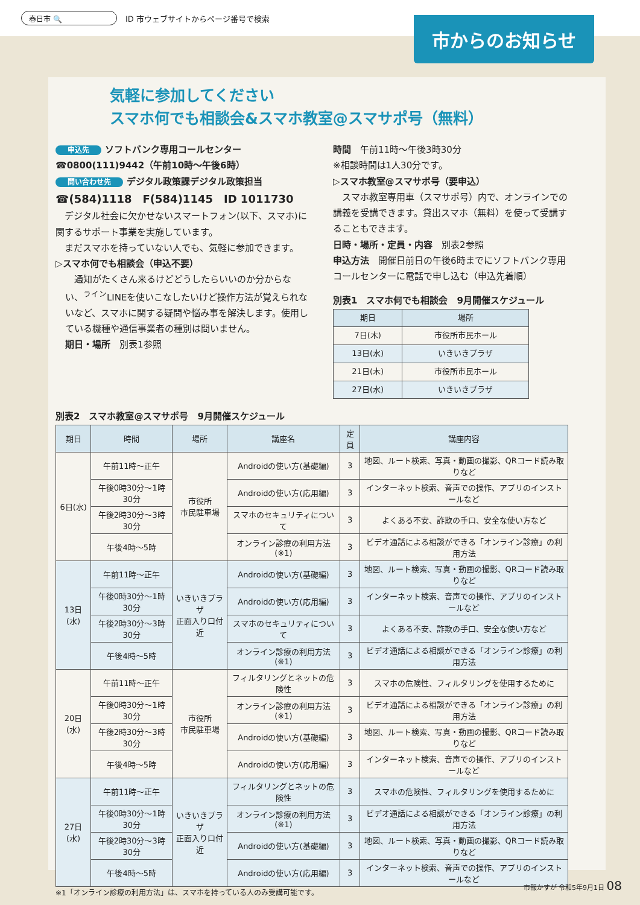春日市 🔍 ID 市ウェブサイトからページ番号で検索
市からのお知らせ
気軽に参加してください
スマホ何でも相談会&スマホ教室@スマサポ号（無料）
申込先 ソフトバンク専用コールセンター
☎0800(111)9442（午前10時～午後6時）
問い合わせ先 デジタル政策課デジタル政策担当
☎(584)1118　F(584)1145　ID 1011730
　デジタル社会に欠かせないスマートフォン(以下、スマホ)に関するサポート事業を実施しています。
　まだスマホを持っていない人でも、気軽に参加できます。
▷スマホ何でも相談会（申込不要）
　通知がたくさん来るけどどうしたらいいのか分からない、<sup>ライン</sup>LINEを使いこなしたいけど操作方法が覚えられないなど、スマホに関する疑問や悩み事を解決します。使用している機種や通信事業者の種別は問いません。
期日・場所　別表1参照
時間　午前11時～午後3時30分
※相談時間は1人30分です。
▷スマホ教室@スマサポ号（要申込）
　スマホ教室専用車（スマサポ号）内で、オンラインでの講義を受講できます。貸出スマホ（無料）を使って受講することもできます。
日時・場所・定員・内容　別表2参照
申込方法　開催日前日の午後6時までにソフトバンク専用コールセンターに電話で申し込む（申込先着順）
別表1　スマホ何でも相談会　9月開催スケジュール
| 期日 | 場所 |
| --- | --- |
| 7日(木) | 市役所市民ホール |
| 13日(水) | いきいきプラザ |
| 21日(木) | 市役所市民ホール |
| 27日(水) | いきいきプラザ |
別表2　スマホ教室@スマサポ号　9月開催スケジュール
| 期日 | 時間 | 場所 | 講座名 | 定員 | 講座内容 |
| --- | --- | --- | --- | --- | --- |
| 6日(水) | 午前11時～正午 | 市役所 市民駐車場 | Androidの使い方(基礎編) | 3 | 地図、ルート検索、写真・動画の撮影、QRコード読み取りなど |
| | 午後0時30分～1時30分 | | Androidの使い方(応用編) | 3 | インターネット検索、音声での操作、アプリのインストールなど |
| | 午後2時30分～3時30分 | | スマホのセキュリティについて | 3 | よくある不安、詐欺の手口、安全な使い方など |
| | 午後4時～5時 | | オンライン診療の利用方法(※1) | 3 | ビデオ通話による相談ができる「オンライン診療」の利用方法 |
| 13日(水) | 午前11時～正午 | いきいきプラザ 正面入り口付近 | Androidの使い方(基礎編) | 3 | 地図、ルート検索、写真・動画の撮影、QRコード読み取りなど |
| | 午後0時30分～1時30分 | | Androidの使い方(応用編) | 3 | インターネット検索、音声での操作、アプリのインストールなど |
| | 午後2時30分～3時30分 | | スマホのセキュリティについて | 3 | よくある不安、詐欺の手口、安全な使い方など |
| | 午後4時～5時 | | オンライン診療の利用方法(※1) | 3 | ビデオ通話による相談ができる「オンライン診療」の利用方法 |
| 20日(水) | 午前11時～正午 | 市役所 市民駐車場 | フィルタリングとネットの危険性 | 3 | スマホの危険性、フィルタリングを使用するために |
| | 午後0時30分～1時30分 | | オンライン診療の利用方法(※1) | 3 | ビデオ通話による相談ができる「オンライン診療」の利用方法 |
| | 午後2時30分～3時30分 | | Androidの使い方(基礎編) | 3 | 地図、ルート検索、写真・動画の撮影、QRコード読み取りなど |
| | 午後4時～5時 | | Androidの使い方(応用編) | 3 | インターネット検索、音声での操作、アプリのインストールなど |
| 27日(水) | 午前11時～正午 | いきいきプラザ 正面入り口付近 | フィルタリングとネットの危険性 | 3 | スマホの危険性、フィルタリングを使用するために |
| | 午後0時30分～1時30分 | | オンライン診療の利用方法(※1) | 3 | ビデオ通話による相談ができる「オンライン診療」の利用方法 |
| | 午後2時30分～3時30分 | | Androidの使い方(基礎編) | 3 | 地図、ルート検索、写真・動画の撮影、QRコード読み取りなど |
| | 午後4時～5時 | | Androidの使い方(応用編) | 3 | インターネット検索、音声での操作、アプリのインストールなど |
※1「オンライン診療の利用方法」は、スマホを持っている人のみ受講可能です。
市報かすが 令和5年9月1日 08